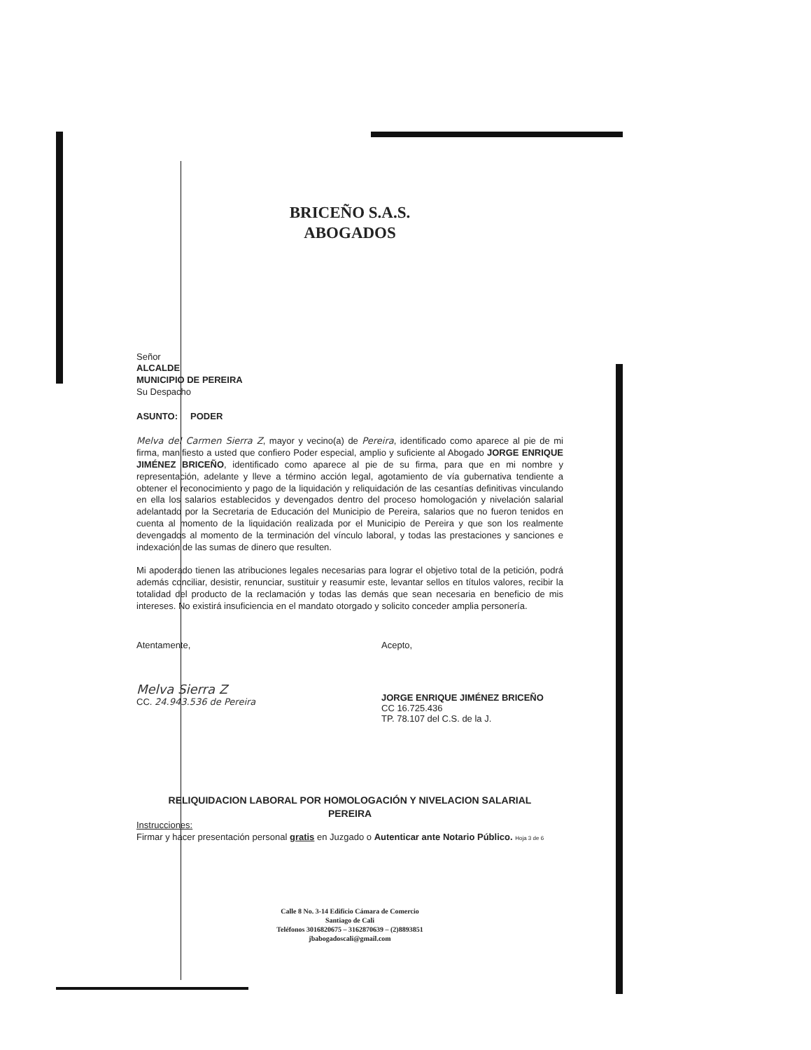BRICEÑO S.A.S.
ABOGADOS
Señor
ALCALDE
MUNICIPIO DE PEREIRA
Su Despacho
ASUNTO: PODER
Melva del Carmen Sierra Z, mayor y vecino(a) de Pereira, identificado como aparece al pie de mi firma, manifiesto a usted que confiero Poder especial, amplio y suficiente al Abogado JORGE ENRIQUE JIMÉNEZ BRICEÑO, identificado como aparece al pie de su firma, para que en mi nombre y representación, adelante y lleve a término acción legal, agotamiento de vía gubernativa tendiente a obtener el reconocimiento y pago de la liquidación y reliquidación de las cesantías definitivas vinculando en ella los salarios establecidos y devengados dentro del proceso homologación y nivelación salarial adelantado por la Secretaria de Educación del Municipio de Pereira, salarios que no fueron tenidos en cuenta al momento de la liquidación realizada por el Municipio de Pereira y que son los realmente devengados al momento de la terminación del vínculo laboral, y todas las prestaciones y sanciones e indexación de las sumas de dinero que resulten.
Mi apoderado tienen las atribuciones legales necesarias para lograr el objetivo total de la petición, podrá además conciliar, desistir, renunciar, sustituir y reasumir este, levantar sellos en títulos valores, recibir la totalidad del producto de la reclamación y todas las demás que sean necesaria en beneficio de mis intereses. No existirá insuficiencia en el mandato otorgado y solicito conceder amplia personería.
Atentamente,
Melva Sierra Z
CC. 24.943.536 de Pereira
Acepto,
JORGE ENRIQUE JIMÉNEZ BRICEÑO
CC 16.725.436
TP. 78.107 del C.S. de la J.
RELIQUIDACION LABORAL POR HOMOLOGACIÓN Y NIVELACION SALARIAL
PEREIRA
Instrucciones:
Firmar y hacer presentación personal gratis en Juzgado o Autenticar ante Notario Público. Hoja 3 de 6
Calle 8 No. 3-14 Edificio Cámara de Comercio
Santiago de Cali
Teléfonos 3016820675 – 3162870639 – (2)8893851
jbabogadoscali@gmail.com